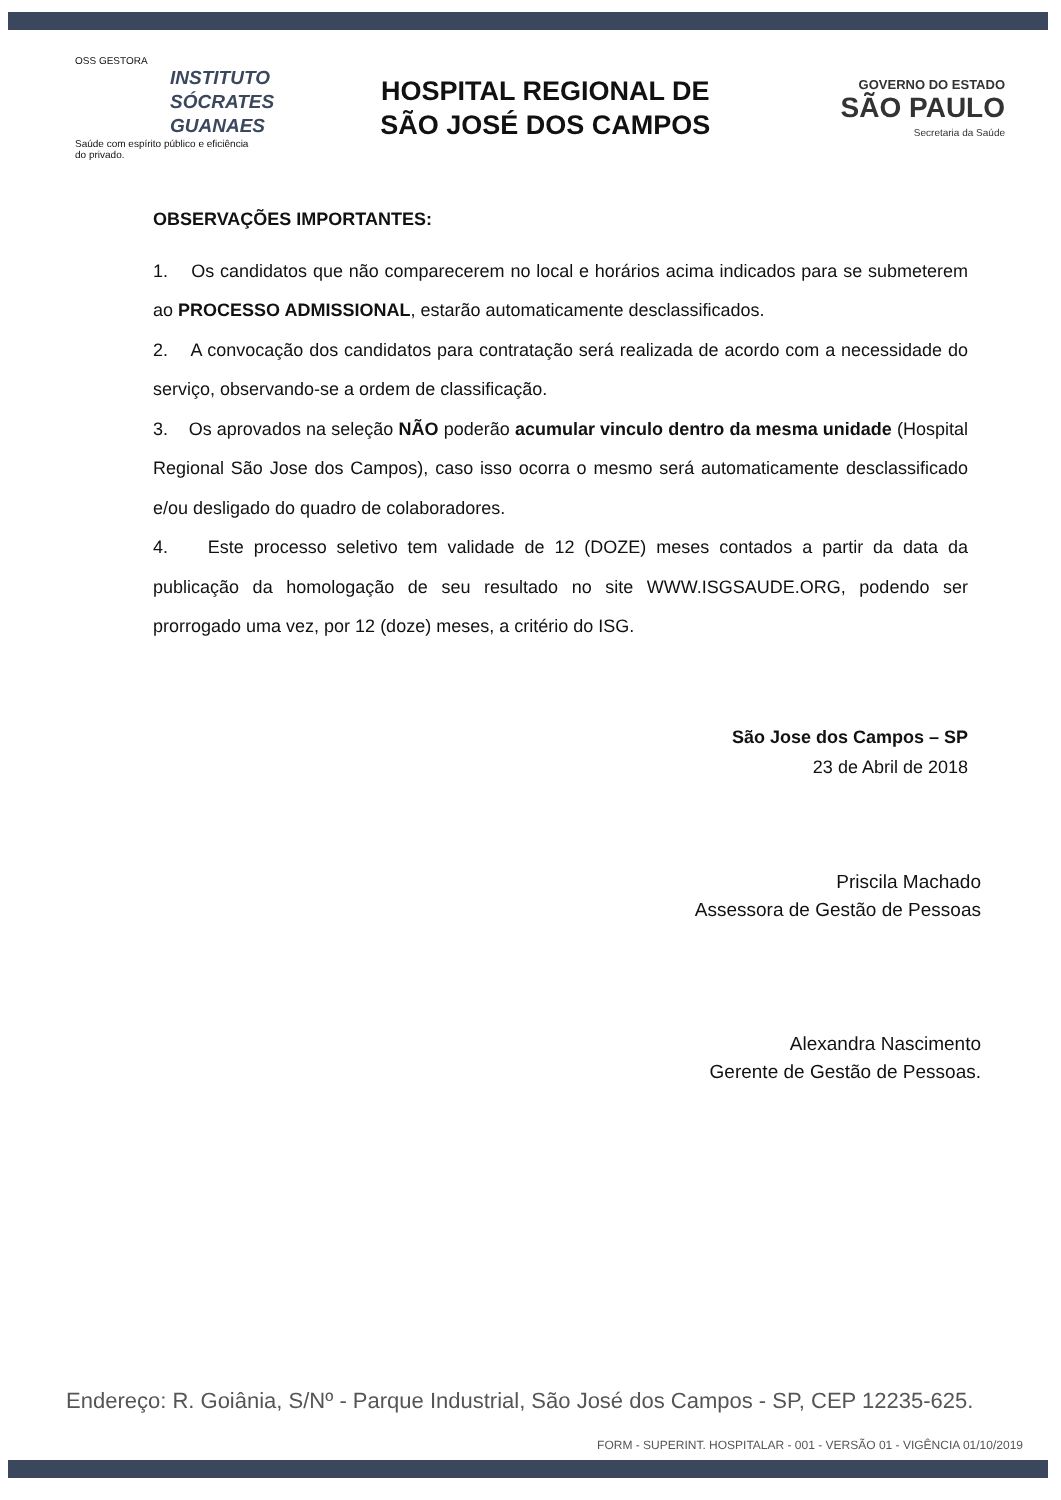OSS GESTORA
INSTITUTO
SÓCRATES
GUANAES
Saúde com espírito público e eficiência do privado.
HOSPITAL REGIONAL DE
SÃO JOSÉ DOS CAMPOS
GOVERNO DO ESTADO
SÃO PAULO
Secretaria da Saúde
OBSERVAÇÕES IMPORTANTES:
1. Os candidatos que não comparecerem no local e horários acima indicados para se submeterem ao PROCESSO ADMISSIONAL, estarão automaticamente desclassificados.
2. A convocação dos candidatos para contratação será realizada de acordo com a necessidade do serviço, observando-se a ordem de classificação.
3. Os aprovados na seleção NÃO poderão acumular vinculo dentro da mesma unidade (Hospital Regional São Jose dos Campos), caso isso ocorra o mesmo será automaticamente desclassificado e/ou desligado do quadro de colaboradores.
4. Este processo seletivo tem validade de 12 (DOZE) meses contados a partir da data da publicação da homologação de seu resultado no site WWW.ISGSAUDE.ORG, podendo ser prorrogado uma vez, por 12 (doze) meses, a critério do ISG.
São Jose dos Campos – SP
23 de Abril de 2018
Priscila Machado
Assessora de Gestão de Pessoas
Alexandra Nascimento
Gerente de Gestão de Pessoas.
Endereço: R. Goiânia, S/Nº - Parque Industrial, São José dos Campos - SP, CEP 12235-625.
FORM - SUPERINT. HOSPITALAR - 001 - VERSÃO 01 - VIGÊNCIA 01/10/2019